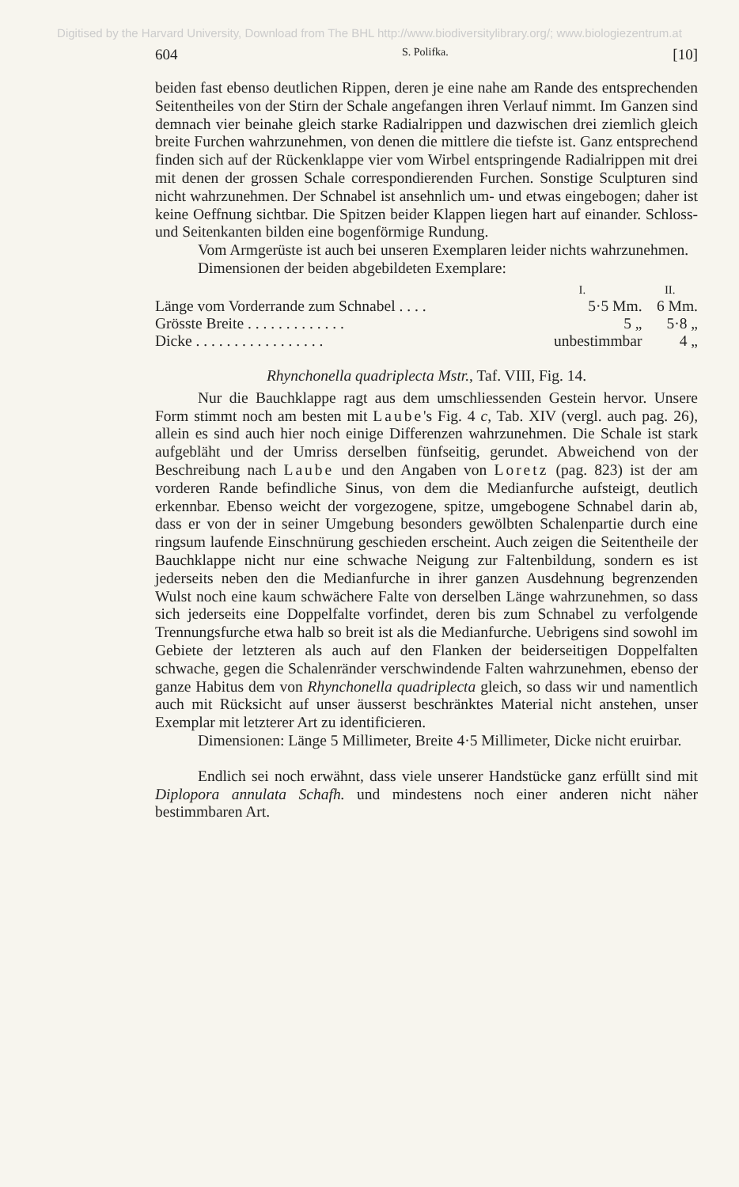Digitised by the Harvard University, Download from The BHL http://www.biodiversitylibrary.org/; www.biologiezentrum.at
604 S. Polifka. [10]
beiden fast ebenso deutlichen Rippen, deren je eine nahe am Rande des entsprechenden Seitentheiles von der Stirn der Schale angefangen ihren Verlauf nimmt. Im Ganzen sind demnach vier beinahe gleich starke Radialrippen und dazwischen drei ziemlich gleich breite Furchen wahrzunehmen, von denen die mittlere die tiefste ist. Ganz entsprechend finden sich auf der Rückenklappe vier vom Wirbel entspringende Radialrippen mit drei mit denen der grossen Schale correspondierenden Furchen. Sonstige Sculpturen sind nicht wahrzunehmen. Der Schnabel ist ansehnlich um- und etwas eingebogen; daher ist keine Oeffnung sichtbar. Die Spitzen beider Klappen liegen hart auf einander. Schloss- und Seitenkanten bilden eine bogenförmige Rundung.
Vom Armgerüste ist auch bei unseren Exemplaren leider nichts wahrzunehmen.
Dimensionen der beiden abgebildeten Exemplare:
| | I. | II. |
| --- | --- | --- |
| Länge vom Vorderrande zum Schnabel . . . . | 5·5 Mm. | 6 Mm. |
| Grösste Breite . . . . . . . . . . . . . | 5 „ | 5·8 „ |
| Dicke . . . . . . . . . . . . . . . . . | unbestimmbar | 4 „ |
Rhynchonella quadriplecta Mstr., Taf. VIII, Fig. 14.
Nur die Bauchklappe ragt aus dem umschliessenden Gestein hervor. Unsere Form stimmt noch am besten mit Laube's Fig. 4 c, Tab. XIV (vergl. auch pag. 26), allein es sind auch hier noch einige Differenzen wahrzunehmen. Die Schale ist stark aufgebläht und der Umriss derselben fünfseitig, gerundet. Abweichend von der Beschreibung nach Laube und den Angaben von Loretz (pag. 823) ist der am vorderen Rande befindliche Sinus, von dem die Medianfurche aufsteigt, deutlich erkennbar. Ebenso weicht der vorgezogene, spitze, umgebogene Schnabel darin ab, dass er von der in seiner Umgebung besonders gewölbten Schalenpartie durch eine ringsum laufende Einschnürung geschieden erscheint. Auch zeigen die Seitentheile der Bauchklappe nicht nur eine schwache Neigung zur Faltenbildung, sondern es ist jederseits neben den die Medianfurche in ihrer ganzen Ausdehnung begrenzenden Wulst noch eine kaum schwächere Falte von derselben Länge wahrzunehmen, so dass sich jederseits eine Doppelfalte vorfindet, deren bis zum Schnabel zu verfolgende Trennungsfurche etwa halb so breit ist als die Medianfurche. Uebrigens sind sowohl im Gebiete der letzteren als auch auf den Flanken der beiderseitigen Doppelfalten schwache, gegen die Schalenränder verschwindende Falten wahrzunehmen, ebenso der ganze Habitus dem von Rhynchonella quadriplecta gleich, so dass wir und namentlich auch mit Rücksicht auf unser äusserst beschränktes Material nicht anstehen, unser Exemplar mit letzterer Art zu identificieren.
Dimensionen: Länge 5 Millimeter, Breite 4·5 Millimeter, Dicke nicht eruirbar.
Endlich sei noch erwähnt, dass viele unserer Handstücke ganz erfüllt sind mit Diplopora annulata Schafh. und mindestens noch einer anderen nicht näher bestimmbaren Art.